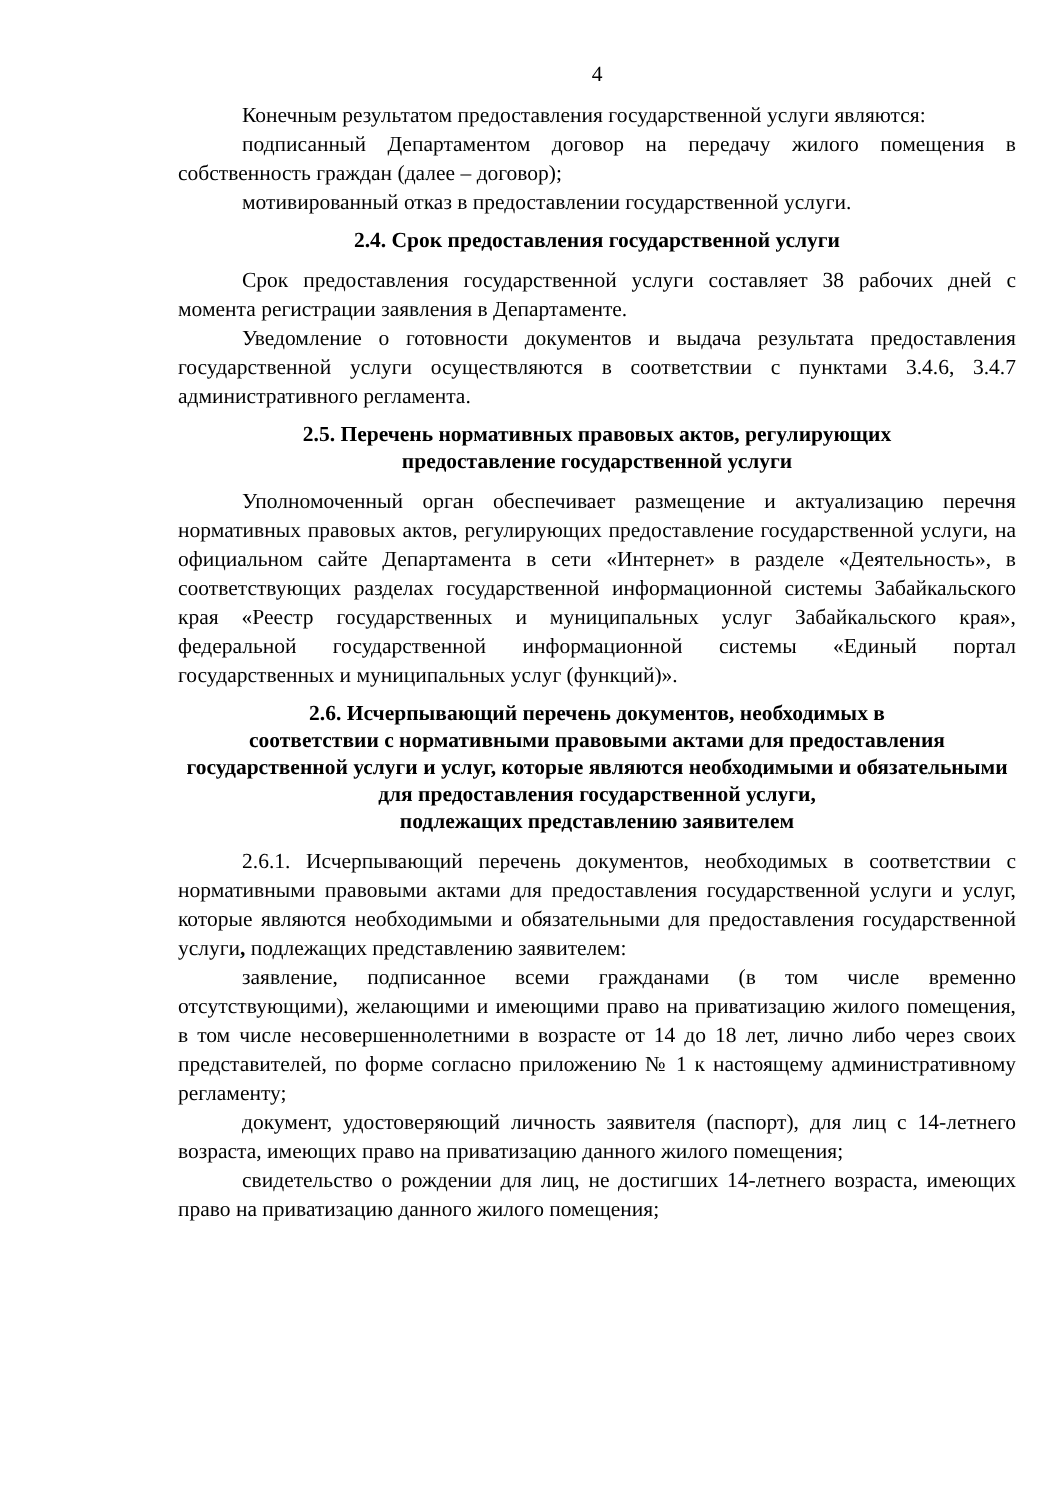4
Конечным результатом предоставления государственной услуги являются:
подписанный Департаментом договор на передачу жилого помещения в собственность граждан (далее – договор);
мотивированный отказ в предоставлении государственной услуги.
2.4. Срок предоставления государственной услуги
Срок предоставления государственной услуги составляет 38 рабочих дней с момента регистрации заявления в Департаменте.
Уведомление о готовности документов и выдача результата предоставления государственной услуги осуществляются в соответствии с пунктами 3.4.6, 3.4.7 административного регламента.
2.5. Перечень нормативных правовых актов, регулирующих
предоставление государственной услуги
Уполномоченный орган обеспечивает размещение и актуализацию перечня нормативных правовых актов, регулирующих предоставление государственной услуги, на официальном сайте Департамента в сети «Интернет» в разделе «Деятельность», в соответствующих разделах государственной информационной системы Забайкальского края «Реестр государственных и муниципальных услуг Забайкальского края», федеральной государственной информационной системы «Единый портал государственных и муниципальных услуг (функций)».
2.6. Исчерпывающий перечень документов, необходимых в
соответствии с нормативными правовыми актами для предоставления государственной услуги и услуг, которые являются необходимыми и обязательными для предоставления государственной услуги,
подлежащих представлению заявителем
2.6.1. Исчерпывающий перечень документов, необходимых в соответствии с нормативными правовыми актами для предоставления государственной услуги и услуг, которые являются необходимыми и обязательными для предоставления государственной услуги, подлежащих представлению заявителем:
заявление, подписанное всеми гражданами (в том числе временно отсутствующими), желающими и имеющими право на приватизацию жилого помещения, в том числе несовершеннолетними в возрасте от 14 до 18 лет, лично либо через своих представителей, по форме согласно приложению № 1 к настоящему административному регламенту;
документ, удостоверяющий личность заявителя (паспорт), для лиц с 14-летнего возраста, имеющих право на приватизацию данного жилого помещения;
свидетельство о рождении для лиц, не достигших 14-летнего возраста, имеющих право на приватизацию данного жилого помещения;